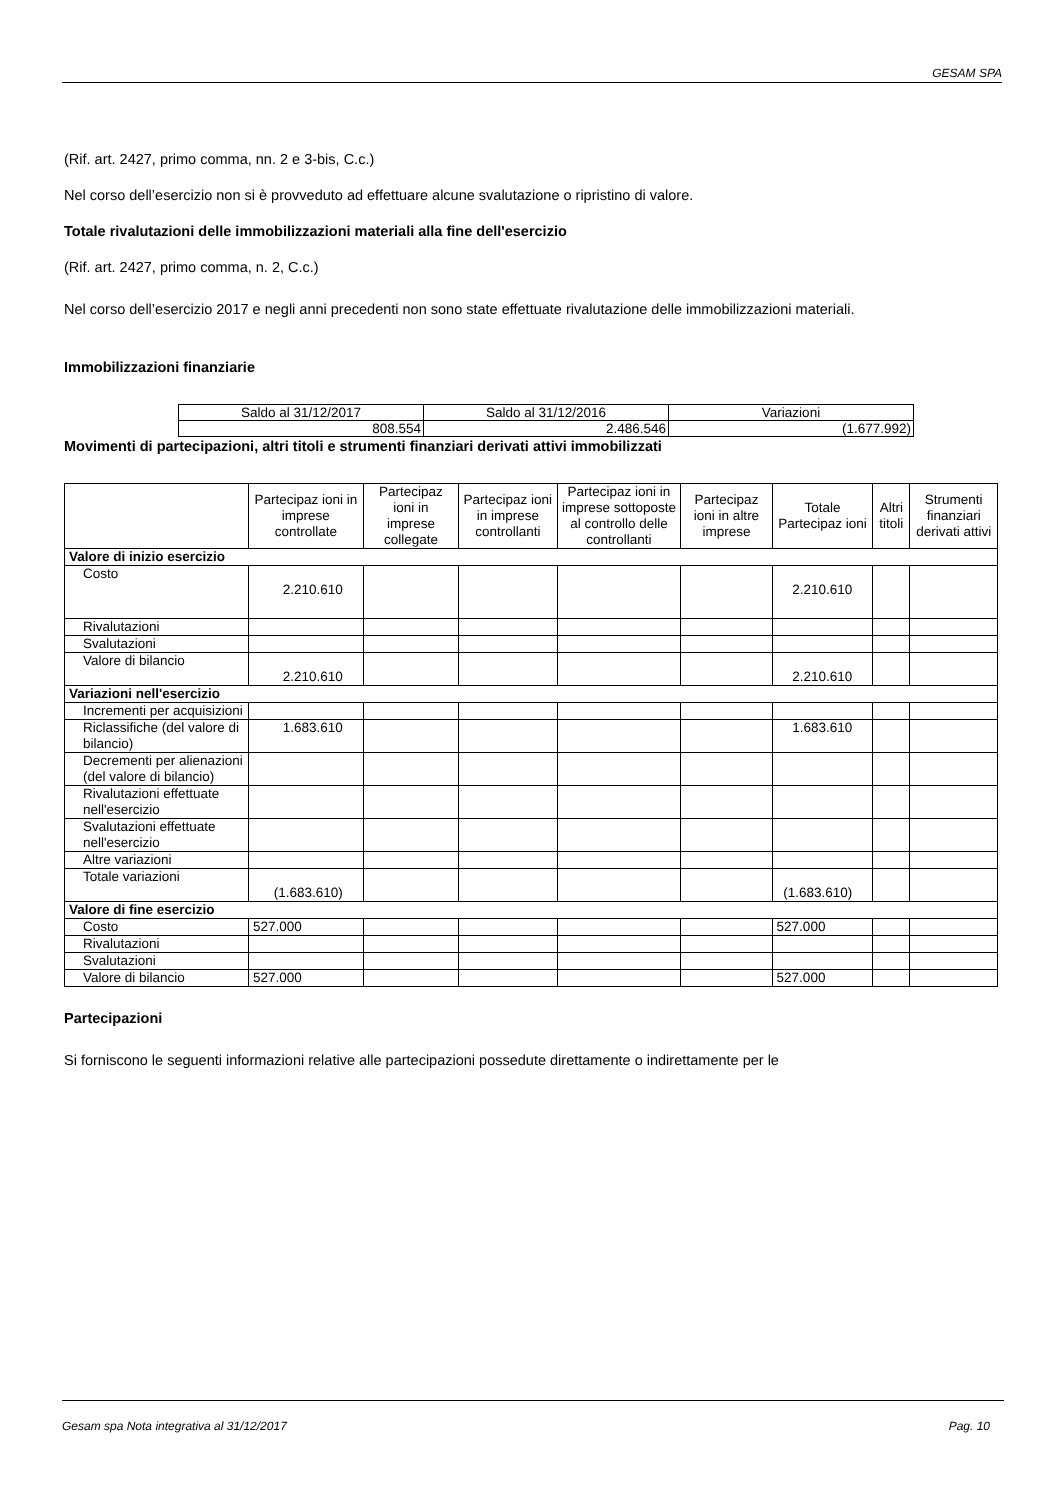GESAM SPA
(Rif. art. 2427, primo comma, nn. 2 e 3-bis, C.c.)
Nel corso dell’esercizio non si è provveduto ad effettuare alcune svalutazione o ripristino di valore.
Totale rivalutazioni delle immobilizzazioni materiali alla fine dell'esercizio
(Rif. art. 2427, primo comma, n. 2, C.c.)
Nel corso dell’esercizio 2017 e negli anni precedenti non sono state effettuate rivalutazione delle immobilizzazioni materiali.
Immobilizzazioni finanziarie
| Saldo al 31/12/2017 | Saldo al 31/12/2016 | Variazioni |
| 808.554 | 2.486.546 | (1.677.992) |
Movimenti di partecipazioni, altri titoli e strumenti finanziari derivati attivi immobilizzati
| | Partecipaz ioni in imprese controllate | Partecipaz ioni in imprese collegate | Partecipaz ioni in imprese controllanti | Partecipaz ioni in imprese sottoposte al controllo delle controllanti | Partecipaz ioni in altre imprese | Totale Partecipaz ioni | Altri titoli | Strumenti finanziari derivati attivi |
| --- | --- | --- | --- | --- | --- | --- | --- | --- |
| Valore di inizio esercizio | | | | | | | | |
| Costo | 2.210.610 | | | | | 2.210.610 | | |
| Rivalutazioni | | | | | | | | |
| Svalutazioni | | | | | | | | |
| Valore di bilancio | 2.210.610 | | | | | 2.210.610 | | |
| Variazioni nell'esercizio | | | | | | | | |
| Incrementi per acquisizioni | | | | | | | | |
| Riclassifiche (del valore di bilancio) | 1.683.610 | | | | | 1.683.610 | | |
| Decrementi per alienazioni (del valore di bilancio) | | | | | | | | |
| Rivalutazioni effettuate nell'esercizio | | | | | | | | |
| Svalutazioni effettuate nell'esercizio | | | | | | | | |
| Altre variazioni | | | | | | | | |
| Totale variazioni | (1.683.610) | | | | | (1.683.610) | | |
| Valore di fine esercizio | | | | | | | | |
| Costo | 527.000 | | | | | 527.000 | | |
| Rivalutazioni | | | | | | | | |
| Svalutazioni | | | | | | | | |
| Valore di bilancio | 527.000 | | | | | 527.000 | | |
Partecipazioni
Si forniscono le seguenti informazioni relative alle partecipazioni possedute direttamente o indirettamente per le
Gesam spa Nota integrativa al 31/12/2017 Pag. 10